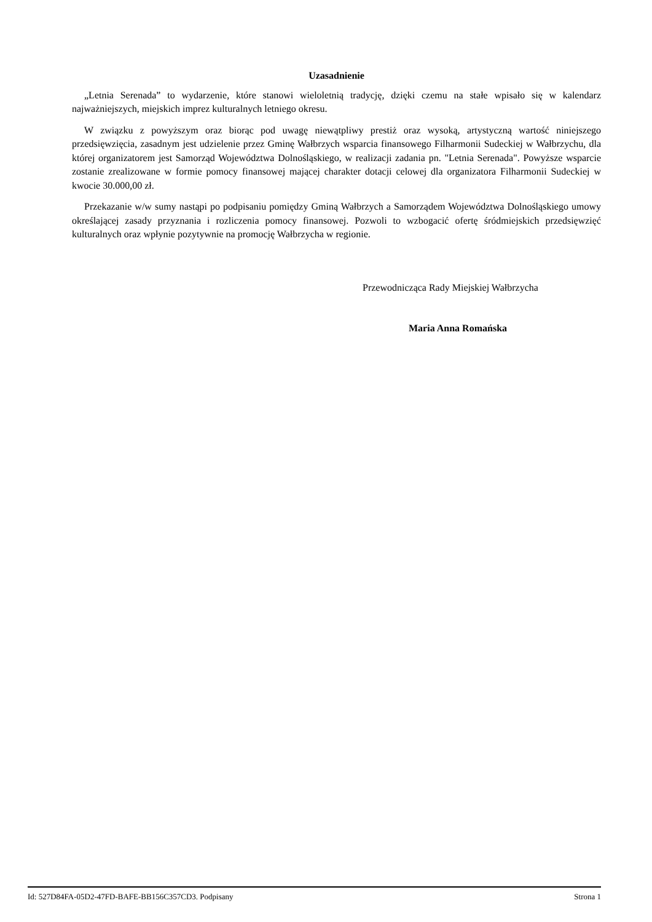Uzasadnienie
„Letnia Serenada” to wydarzenie, które stanowi wieloletnią tradycję, dzięki czemu na stałe wpisało się w kalendarz najważniejszych, miejskich imprez kulturalnych letniego okresu.
W związku z powyższym oraz biorąc pod uwagę niewątpliwy prestiż oraz wysoką, artystyczną wartość niniejszego przedsięwzięcia, zasadnym jest udzielenie przez Gminę Wałbrzych wsparcia finansowego Filharmonii Sudeckiej w Wałbrzychu, dla której organizatorem jest Samorząd Województwa Dolnośląskiego, w realizacji zadania pn. "Letnia Serenada". Powyższe wsparcie zostanie zrealizowane w formie pomocy finansowej mającej charakter dotacji celowej dla organizatora Filharmonii Sudeckiej w kwocie 30.000,00 zł.
Przekazanie w/w sumy nastąpi po podpisaniu pomiędzy Gminą Wałbrzych a Samorządem Województwa Dolnośląskiego umowy określającej zasady przyznania i rozliczenia pomocy finansowej. Pozwoli to wzbogacić ofertę śródmiejskich przedsięwzięć kulturalnych oraz wpłynie pozytywnie na promocję Wałbrzycha w regionie.
Przewodnicząca Rady Miejskiej Wałbrzycha
Maria Anna Romańska
Id: 527D84FA-05D2-47FD-BAFE-BB156C357CD3. Podpisany Strona 1